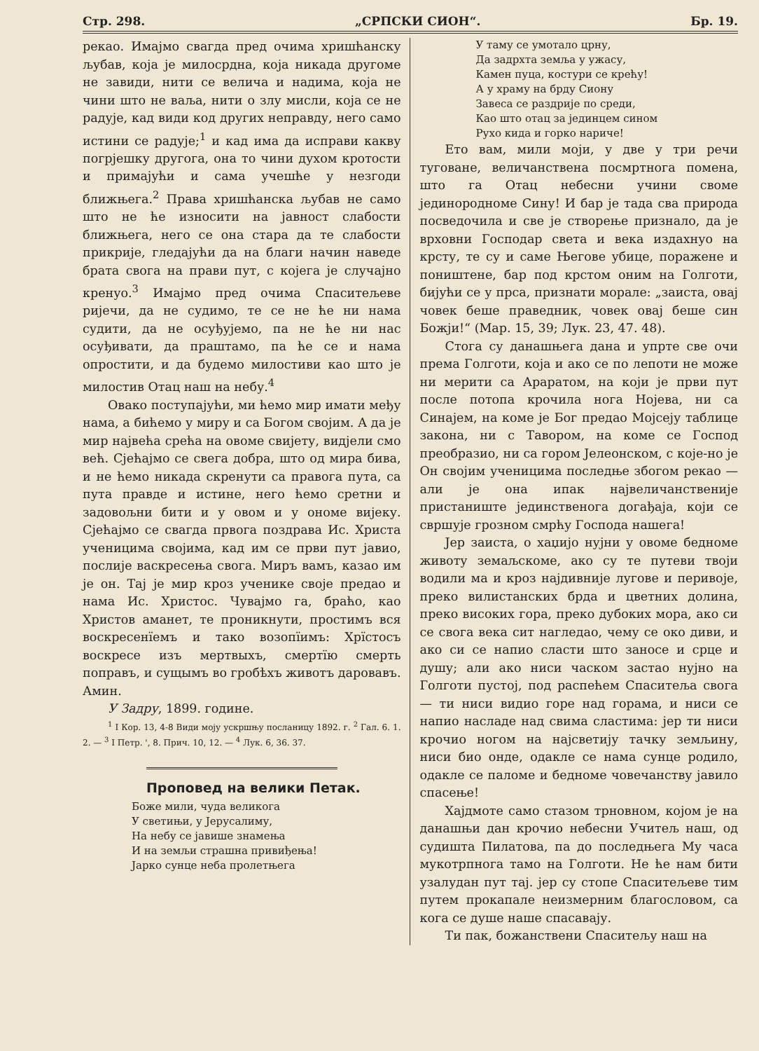Стр. 298. „СРПСКИ СИОН“. Бр. 19.
рекао. Имајмо свагда пред очима хришћанску љубав, која је милосрдна, која никада другоме не завиди, нити се велича и надима, која не чини што не ваља, нити о злу мисли, која се не радује, кад види код других неправду, него само истини се радује;<sup>1</sup> и кад има да исправи какву погрјешку другога, она то чини духом кротости и примајући и сама учешће у незгоди ближњега.<sup>2</sup> Права хришћанска љубав не само што не ће износити на јавност слабости ближњега, него се она стара да те слабости прикрије, гледајући да на благи начин наведе брата свога на прави пут, с којега је случајно кренуо.<sup>3</sup> Имајмо пред очима Спаситељеве ријечи, да не судимо, те се не ће ни нама судити, да не осуђујемо, па не ће ни нас осуђивати, да праштамо, па ће се и нама опростити, и да будемо милостиви као што је милостив Отац наш на небу.<sup>4</sup>
Овако поступајући, ми ћемо мир имати међу нама, а бићемо у миру и са Богом својим. А да је мир највећа срећа на овоме свијету, видјели смо већ. Сјећајмо се свега добра, што од мира бива, и не ћемо никада скренути са правога пута, са пута правде и истине, него ћемо сретни и задовољни бити и у овом и у ономе вијеку. Сјећајмо се свагда првога поздрава Ис. Христа ученицима својима, кад им се први пут јавио, послије васкресења свога. Миръ вамъ, казао им је он. Тај је мир кроз ученике своје предао и нама Ис. Христос. Чувајмо га, браћо, као Христов аманет, те проникнути, простимъ вся воскресенїемъ и тако возопїимъ: Хрїстосъ воскресе изъ мертвыхъ, смертїю смерть поправъ, и сущымъ во гробѣхъ животъ даровавъ. Амин.
У Задру, 1899. године.
<sup>1</sup> I Кор. 13, 4-8 Види моју ускршњу посланицу 1892. г. <sup>2</sup> Гал. 6. 1. 2. — <sup>3</sup> I Петр. ', 8. Прич. 10, 12. — <sup>4</sup> Лук. 6, 36. 37.
Проповед на велики Петак.
Боже мили, чуда великога
У светињи, у Јерусалиму,
На небу се јавише знамења
И на земљи страшна привиђења!
Јарко сунце неба пролетњега
У таму се умотало црну,
Да задрхта земља у ужасу,
Камен пуца, костури се крећу!
А у храму на брду Сиону
Завеса се раздрије по среди,
Као што отац за јединцем сином
Рухо кида и горко нариче!
Ето вам, мили моји, у две у три речи туговане, величанствена посмртнога помена, што га Отац небесни учини своме јединородноме Сину! И бар је тада сва природа посведочила и све је створење признало, да је врховни Господар света и века издахнуо на крсту, те су и саме Његове убице, поражене и поништене, бар под крстом оним на Голготи, бијући се у прса, признати морале: „заиста, овај човек беше праведник, човек овај беше син Божји!“ (Мар. 15, 39; Лук. 23, 47. 48).
Стога су данашњега дана и упрте све очи према Голготи, која и ако се по лепоти не може ни мерити са Араратом, на који је први пут после потопа крочила нога Нојева, ни са Синајем, на коме је Бог предао Мојсеју таблице закона, ни с Тавором, на коме се Господ преобразио, ни са гором Јелеонском, с које-но је Он својим ученицима последње збогом рекао — али је она ипак највеличанственије пристаниште јединственога догађаја, који се свршује грозном смрћу Господа нашега!
Јер заиста, о хаџијо нујни у овоме бедноме животу земаљскоме, ако су те путеви твоји водили ма и кроз најдивније лугове и перивоје, преко вилистанских брда и цветних долина, преко високих гора, преко дубоких мора, ако си се свога века сит нагледао, чему се око диви, и ако си се напио сласти што заносе и срце и душу; али ако ниси часком застао нујно на Голготи пустој, под распећем Спаситеља свога — ти ниси видио горе над горама, и ниси се напио насладе над свима сластима: јер ти ниси крочио ногом на најсветију тачку земљину, ниси био онде, одакле се нама сунце родило, одакле се паломе и бедноме човечанству јавило спасење!
Хајдмоте само стазом трновном, којом је на данашњи дан крочио небесни Учитељ наш, од судишта Пилатова, па до последњега Му часа мукотрпнога тамо на Голготи. Не ће нам бити узалудан пут тај. јер су стопе Спаситељеве тим путем прокапале неизмерним благословом, са кога се душе наше спасавају.
Ти пак, божанствени Спаситељу наш на